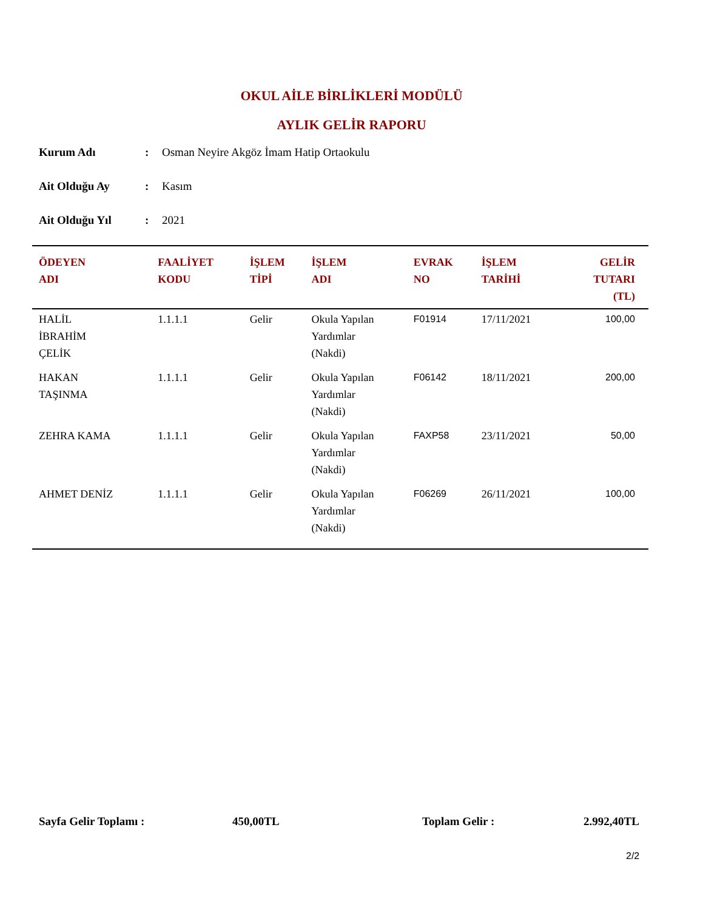OKUL AİLE BİRLİKLERİ MODÜLÜ
AYLIK GELİR RAPORU
Kurum Adı: Osman Neyire Akgöz İmam Hatip Ortaokulu
Ait Olduğu Ay: Kasım
Ait Olduğu Yıl: 2021
| ÖDEYEN ADI | FAALİYET KODU | İŞLEM TİPİ | İŞLEM ADI | EVRAK NO | İŞLEM TARİHİ | GELİR TUTARI (TL) |
| --- | --- | --- | --- | --- | --- | --- |
| HALİL İBRAHİM ÇELİK | 1.1.1.1 | Gelir | Okula Yapılan Yardımlar (Nakdi) | F01914 | 17/11/2021 | 100,00 |
| HAKAN TAŞINMA | 1.1.1.1 | Gelir | Okula Yapılan Yardımlar (Nakdi) | F06142 | 18/11/2021 | 200,00 |
| ZEHRA KAMA | 1.1.1.1 | Gelir | Okula Yapılan Yardımlar (Nakdi) | FAXP58 | 23/11/2021 | 50,00 |
| AHMET DENİZ | 1.1.1.1 | Gelir | Okula Yapılan Yardımlar (Nakdi) | F06269 | 26/11/2021 | 100,00 |
Sayfa Gelir Toplamı : 450,00TL Toplam Gelir : 2.992,40TL
2/2